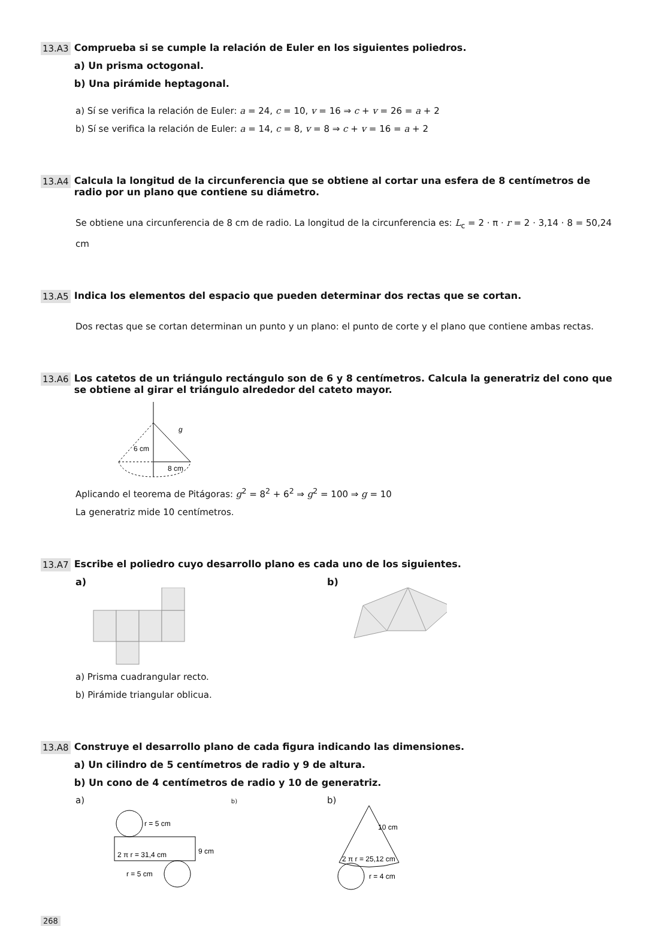13.A3
Comprueba si se cumple la relación de Euler en los siguientes poliedros.
a) Un prisma octogonal.
b) Una pirámide heptagonal.
a) Sí se verifica la relación de Euler: a = 24, c = 10, v = 16 ⇒ c + v = 26 = a + 2
b) Sí se verifica la relación de Euler: a = 14, c = 8, v = 8 ⇒ c + v = 16 = a + 2
13.A4
Calcula la longitud de la circunferencia que se obtiene al cortar una esfera de 8 centímetros de radio por un plano que contiene su diámetro.
Se obtiene una circunferencia de 8 cm de radio. La longitud de la circunferencia es: L<sub>c</sub> = 2 · π · r = 2 · 3,14 · 8 = 50,24 cm
13.A5
Indica los elementos del espacio que pueden determinar dos rectas que se cortan.
Dos rectas que se cortan determinan un punto y un plano: el punto de corte y el plano que contiene ambas rectas.
13.A6
Los catetos de un triángulo rectángulo son de 6 y 8 centímetros. Calcula la generatriz del cono que se obtiene al girar el triángulo alrededor del cateto mayor.
g
6 cm
8 cm
Aplicando el teorema de Pitágoras: g<sup>2</sup> = 8<sup>2</sup> + 6<sup>2</sup> ⇒ g<sup>2</sup> = 100 ⇒ g = 10
La generatriz mide 10 centímetros.
13.A7
Escribe el poliedro cuyo desarrollo plano es cada uno de los siguientes.
a)
b)
a) Prisma cuadrangular recto.
b) Pirámide triangular oblicua.
13.A8
Construye el desarrollo plano de cada figura indicando las dimensiones.
a) Un cilindro de 5 centímetros de radio y 9 de altura.
b) Un cono de 4 centímetros de radio y 10 de generatriz.
a) b)
r = 5 cm
2 π r = 31,4 cm
9 cm
r = 5 cm
b)
10 cm
2 π r = 25,12 cm
r = 4 cm
268